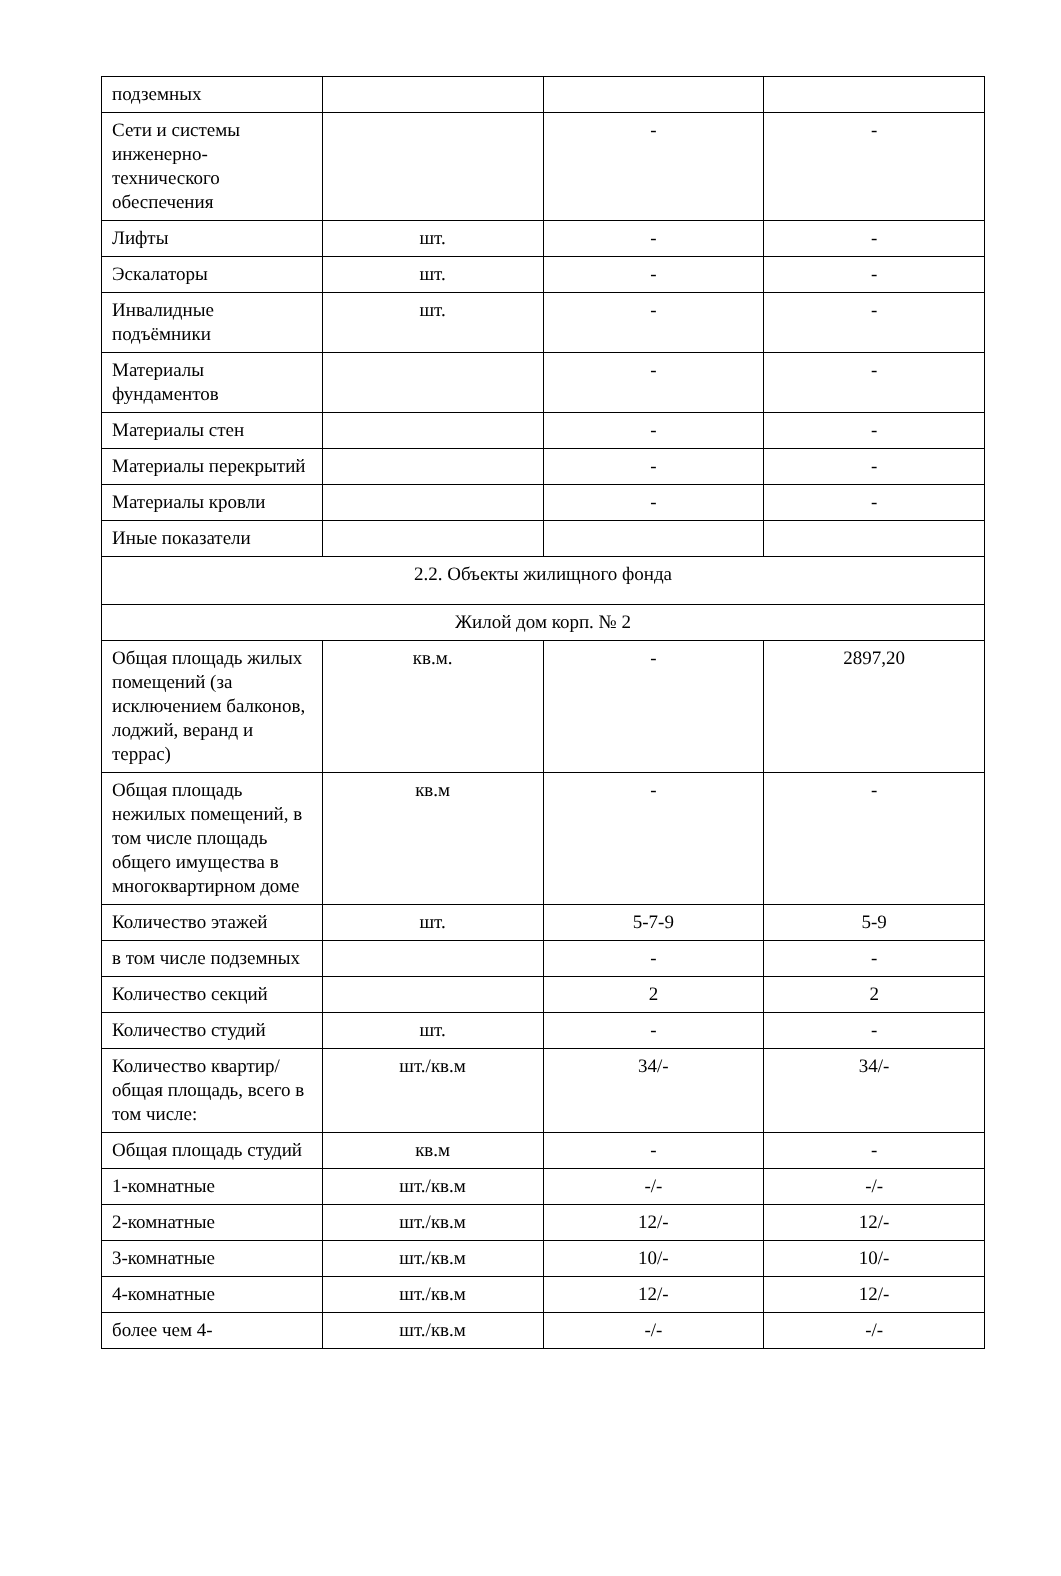| подземных | | | |
| Сети и системы инженерно-технического обеспечения | | - | - |
| Лифты | шт. | - | - |
| Эскалаторы | шт. | - | - |
| Инвалидные подъёмники | шт. | - | - |
| Материалы фундаментов | | - | - |
| Материалы стен | | - | - |
| Материалы перекрытий | | - | - |
| Материалы кровли | | - | - |
| Иные показатели | | | |
| 2.2. Объекты жилищного фонда | | | |
| Жилой дом корп. № 2 | | | |
| Общая площадь жилых помещений (за исключением балконов, лоджий, веранд и террас) | кв.м. | - | 2897,20 |
| Общая площадь нежилых помещений, в том числе площадь общего имущества в многоквартирном доме | кв.м | - | - |
| Количество этажей | шт. | 5-7-9 | 5-9 |
| в том числе подземных | | - | - |
| Количество секций | | 2 | 2 |
| Количество студий | шт. | - | - |
| Количество квартир/общая площадь, всего в том числе: | шт./кв.м | 34/- | 34/- |
| Общая площадь студий | кв.м | - | - |
| 1-комнатные | шт./кв.м | -/- | -/- |
| 2-комнатные | шт./кв.м | 12/- | 12/- |
| 3-комнатные | шт./кв.м | 10/- | 10/- |
| 4-комнатные | шт./кв.м | 12/- | 12/- |
| более чем 4- | шт./кв.м | -/- | -/- |